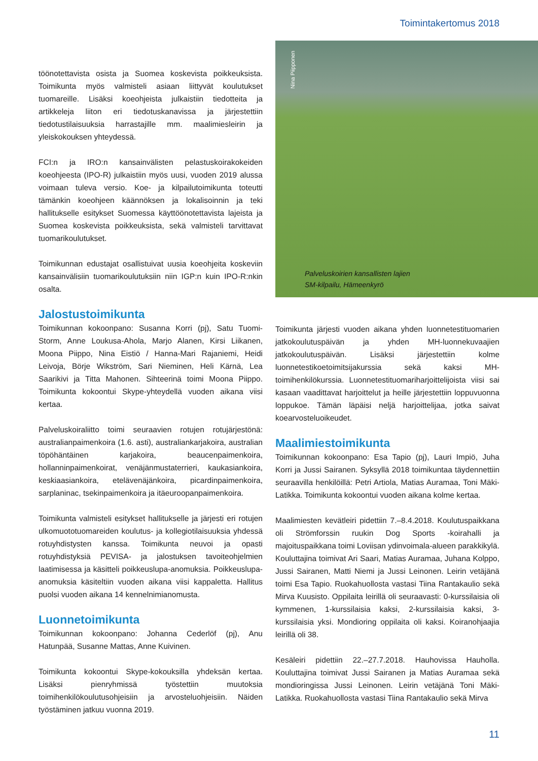Toimintakertomus 2018
töönotettavista osista ja Suomea koskevista poikkeuksista. Toimikunta myös valmisteli asiaan liittyvät koulutukset tuomareille. Lisäksi koeohjeista julkaistiin tiedotteita ja artikkeleja liiton eri tiedotuskanavissa ja järjestettiin tiedotustilaisuuksia harrastajille mm. maalimiesleirin ja yleiskokouksen yhteydessä.
FCI:n ja IRO:n kansainvälisten pelastuskoirakokeiden koeohjeesta (IPO-R) julkaistiin myös uusi, vuoden 2019 alussa voimaan tuleva versio. Koe- ja kilpailutoimikunta toteutti tämänkin koeohjeen käännöksen ja lokalisoinnin ja teki hallitukselle esitykset Suomessa käyttöönotettavista lajeista ja Suomea koskevista poikkeuksista, sekä valmisteli tarvittavat tuomarikoulutukset.
Toimikunnan edustajat osallistuivat uusia koeohjeita koskeviin kansainvälisiin tuomarikoulutuksiin niin IGP:n kuin IPO-R:nkin osalta.
Jalostustoimikunta
Toimikunnan kokoonpano: Susanna Korri (pj), Satu Tuomi-Storm, Anne Loukusa-Ahola, Marjo Alanen, Kirsi Liikanen, Moona Piippo, Nina Eistiö / Hanna-Mari Rajaniemi, Heidi Leivoja, Börje Wikström, Sari Nieminen, Heli Kärnä, Lea Saarikivi ja Titta Mahonen. Sihteerinä toimi Moona Piippo. Toimikunta kokoontui Skype-yhteydellä vuoden aikana viisi kertaa.
Palveluskoiraliitto toimi seuraavien rotujen rotujärjestönä: australianpaimenkoira (1.6. asti), australiankarjakoira, australian töpöhäntäinen karjakoira, beaucenpaimenkoira, hollanninpaimenkoirat, venäjänmustaterrieri, kaukasiankoira, keskiaasiankoira, etelävenäjänkoira, picardinpaimenkoira, sarplaninac, tsekinpaimenkoira ja itäeuroopanpaimenkoira.
Toimikunta valmisteli esitykset hallitukselle ja järjesti eri rotujen ulkomuototuomareiden koulutus- ja kollegiotilaisuuksia yhdessä rotuyhdistysten kanssa. Toimikunta neuvoi ja opasti rotuyhdistyksiä PEVISA- ja jalostuksen tavoiteohjelmien laatimisessa ja käsitteli poikkeuslupa-anomuksia. Poikkeuslupa-anomuksia käsiteltiin vuoden aikana viisi kappaletta. Hallitus puolsi vuoden aikana 14 kennelnimianomusta.
Luonnetoimikunta
Toimikunnan kokoonpano: Johanna Cederlöf (pj), Anu Hatunpää, Susanne Mattas, Anne Kuivinen.
Toimikunta kokoontui Skype-kokouksilla yhdeksän kertaa. Lisäksi pienryhmissä työstettiin muutoksia toimihenkilökoulutusohjeisiin ja arvosteluohjeisiin. Näiden työstäminen jatkuu vuonna 2019.
Nina Piipponen
Palveluskoirien kansallisten lajien
SM-kilpailu, Hämeenkyrö
Toimikunta järjesti vuoden aikana yhden luonnetestituomarien jatkokoulutuspäivän ja yhden MH-luonnekuvaajien jatkokoulutuspäivän. Lisäksi järjestettiin kolme luonnetestikoetoimitsijakurssia sekä kaksi MH-toimihenkilökurssia. Luonnetestituomariharjoittelijoista viisi sai kasaan vaadittavat harjoittelut ja heille järjestettiin loppuvuonna loppukoe. Tämän läpäisi neljä harjoittelijaa, jotka saivat koearvosteluoikeudet.
Maalimiestoimikunta
Toimikunnan kokoonpano: Esa Tapio (pj), Lauri Impiö, Juha Korri ja Jussi Sairanen. Syksyllä 2018 toimikuntaa täydennettiin seuraavilla henkilöillä: Petri Artiola, Matias Auramaa, Toni Mäki-Latikka. Toimikunta kokoontui vuoden aikana kolme kertaa.
Maalimiesten kevätleiri pidettiin 7.–8.4.2018. Koulutuspaikkana oli Strömforssin ruukin Dog Sports -koirahalli ja majoituspaikkana toimi Loviisan ydinvoimala-alueen parakkikylä. Kouluttajina toimivat Ari Saari, Matias Auramaa, Juhana Kolppo, Jussi Sairanen, Matti Niemi ja Jussi Leinonen. Leirin vetäjänä toimi Esa Tapio. Ruokahuollosta vastasi Tiina Rantakaulio sekä Mirva Kuusisto. Oppilaita leirillä oli seuraavasti: 0-kurssilaisia oli kymmenen, 1-kurssilaisia kaksi, 2-kurssilaisia kaksi, 3-kurssilaisia yksi. Mondioring oppilaita oli kaksi. Koiranohjaajia leirillä oli 38.
Kesäleiri pidettiin 22.–27.7.2018. Hauhovissa Hauholla. Kouluttajina toimivat Jussi Sairanen ja Matias Auramaa sekä mondioringissa Jussi Leinonen. Leirin vetäjänä Toni Mäki-Latikka. Ruokahuollosta vastasi Tiina Rantakaulio sekä Mirva
11